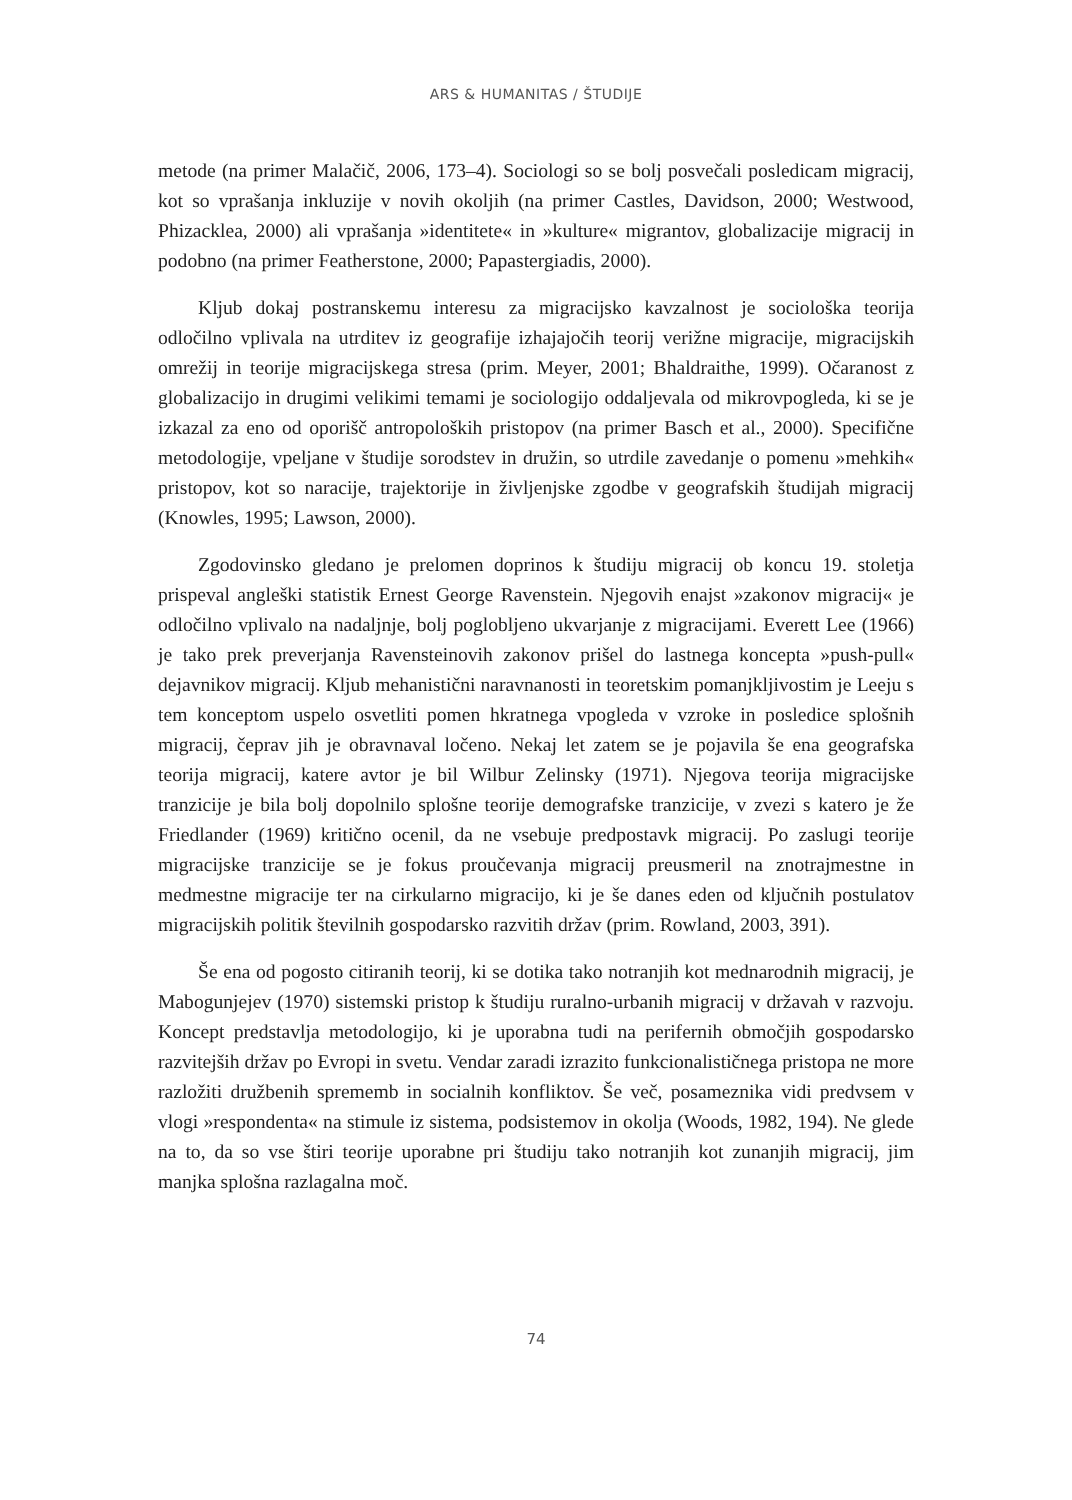ARS & HUMANITAS / ŠTUDIJE
metode (na primer Malačič, 2006, 173–4). Sociologi so se bolj posvečali posledicam migracij, kot so vprašanja inkluzije v novih okoljih (na primer Castles, Davidson, 2000; Westwood, Phizacklea, 2000) ali vprašanja »identitete« in »kulture« migrantov, globalizacije migracij in podobno (na primer Featherstone, 2000; Papastergiadis, 2000).
Kljub dokaj postranskemu interesu za migracijsko kavzalnost je sociološka teorija odločilno vplivala na utrditev iz geografije izhajajočih teorij verižne migracije, migracijskih omrežij in teorije migracijskega stresa (prim. Meyer, 2001; Bhaldraithe, 1999). Očaranost z globalizacijo in drugimi velikimi temami je sociologijo oddaljevala od mikrovpogleda, ki se je izkazal za eno od oporišč antropoloških pristopov (na primer Basch et al., 2000). Specifične metodologije, vpeljane v študije sorodstev in družin, so utrdile zavedanje o pomenu »mehkih« pristopov, kot so naracije, trajektorije in življenjske zgodbe v geografskih študijah migracij (Knowles, 1995; Lawson, 2000).
Zgodovinsko gledano je prelomen doprinos k študiju migracij ob koncu 19. stoletja prispeval angleški statistik Ernest George Ravenstein. Njegovih enajst »zakonov migracij« je odločilno vplivalo na nadaljnje, bolj poglobljeno ukvarjanje z migracijami. Everett Lee (1966) je tako prek preverjanja Ravensteinovih zakonov prišel do lastnega koncepta »push-pull« dejavnikov migracij. Kljub mehanistični naravnanosti in teoretskim pomanjkljivostim je Leeju s tem konceptom uspelo osvetliti pomen hkratnega vpogleda v vzroke in posledice splošnih migracij, čeprav jih je obravnaval ločeno. Nekaj let zatem se je pojavila še ena geografska teorija migracij, katere avtor je bil Wilbur Zelinsky (1971). Njegova teorija migracijske tranzicije je bila bolj dopolnilo splošne teorije demografske tranzicije, v zvezi s katero je že Friedlander (1969) kritično ocenil, da ne vsebuje predpostavk migracij. Po zaslugi teorije migracijske tranzicije se je fokus proučevanja migracij preusmeril na znotrajmestne in medmestne migracije ter na cirkularno migracijo, ki je še danes eden od ključnih postulatov migracijskih politik številnih gospodarsko razvitih držav (prim. Rowland, 2003, 391).
Še ena od pogosto citiranih teorij, ki se dotika tako notranjih kot mednarodnih migracij, je Mabogunjejev (1970) sistemski pristop k študiju ruralno-urbanih migracij v državah v razvoju. Koncept predstavlja metodologijo, ki je uporabna tudi na perifernih območjih gospodarsko razvitejših držav po Evropi in svetu. Vendar zaradi izrazito funkcionalističnega pristopa ne more razložiti družbenih sprememb in socialnih konfliktov. Še več, posameznika vidi predvsem v vlogi »respondenta« na stimule iz sistema, podsistemov in okolja (Woods, 1982, 194). Ne glede na to, da so vse štiri teorije uporabne pri študiju tako notranjih kot zunanjih migracij, jim manjka splošna razlagalna moč.
74